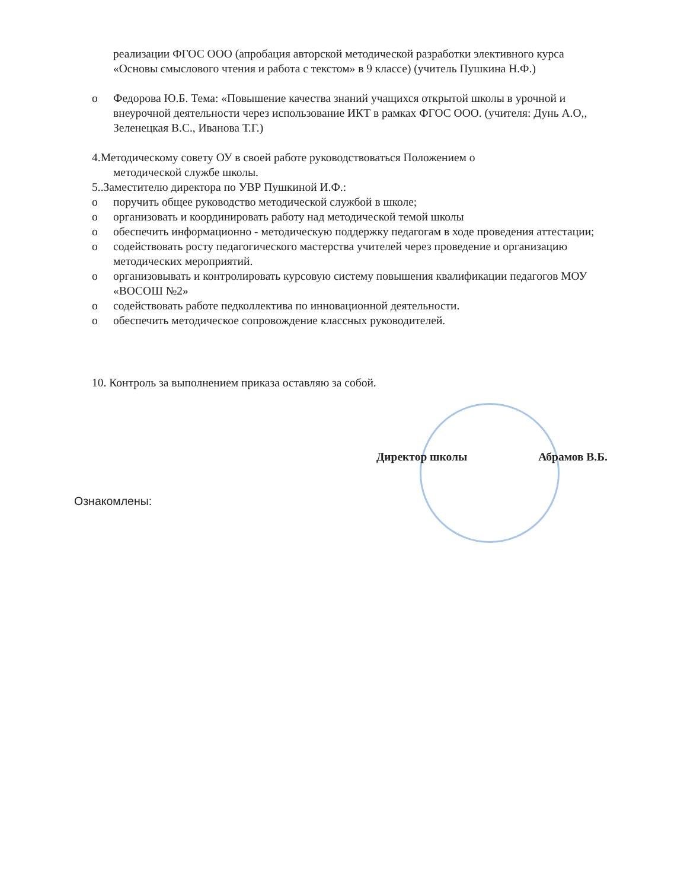реализации ФГОС ООО (апробация авторской методической разработки элективного курса «Основы смыслового чтения и работа с текстом» в 9 классе) (учитель Пушкина Н.Ф.)
o Федорова Ю.Б. Тема: «Повышение качества знаний учащихся открытой школы в урочной и внеурочной деятельности через использование ИКТ в рамках ФГОС ООО. (учителя: Дунь А.О,, Зеленецкая В.С., Иванова Т.Г.)
4.Методическому совету ОУ в своей работе руководствоваться Положением о
методической службе школы.
5..Заместителю директора по УВР Пушкиной И.Ф.:
o поручить общее руководство методической службой в школе;
o организовать и координировать работу над методической темой школы
o обеспечить информационно - методическую поддержку педагогам в ходе проведения аттестации;
o содействовать росту педагогического мастерства учителей через проведение и организацию методических мероприятий.
o организовывать и контролировать курсовую систему повышения квалификации педагогов МОУ «ВОСОШ №2»
o содействовать работе педколлектива по инновационной деятельности.
o обеспечить методическое сопровождение классных руководителей.
10. Контроль за выполнением приказа оставляю за собой.
Директор школы Абрамов В.Б.
Ознакомлены: